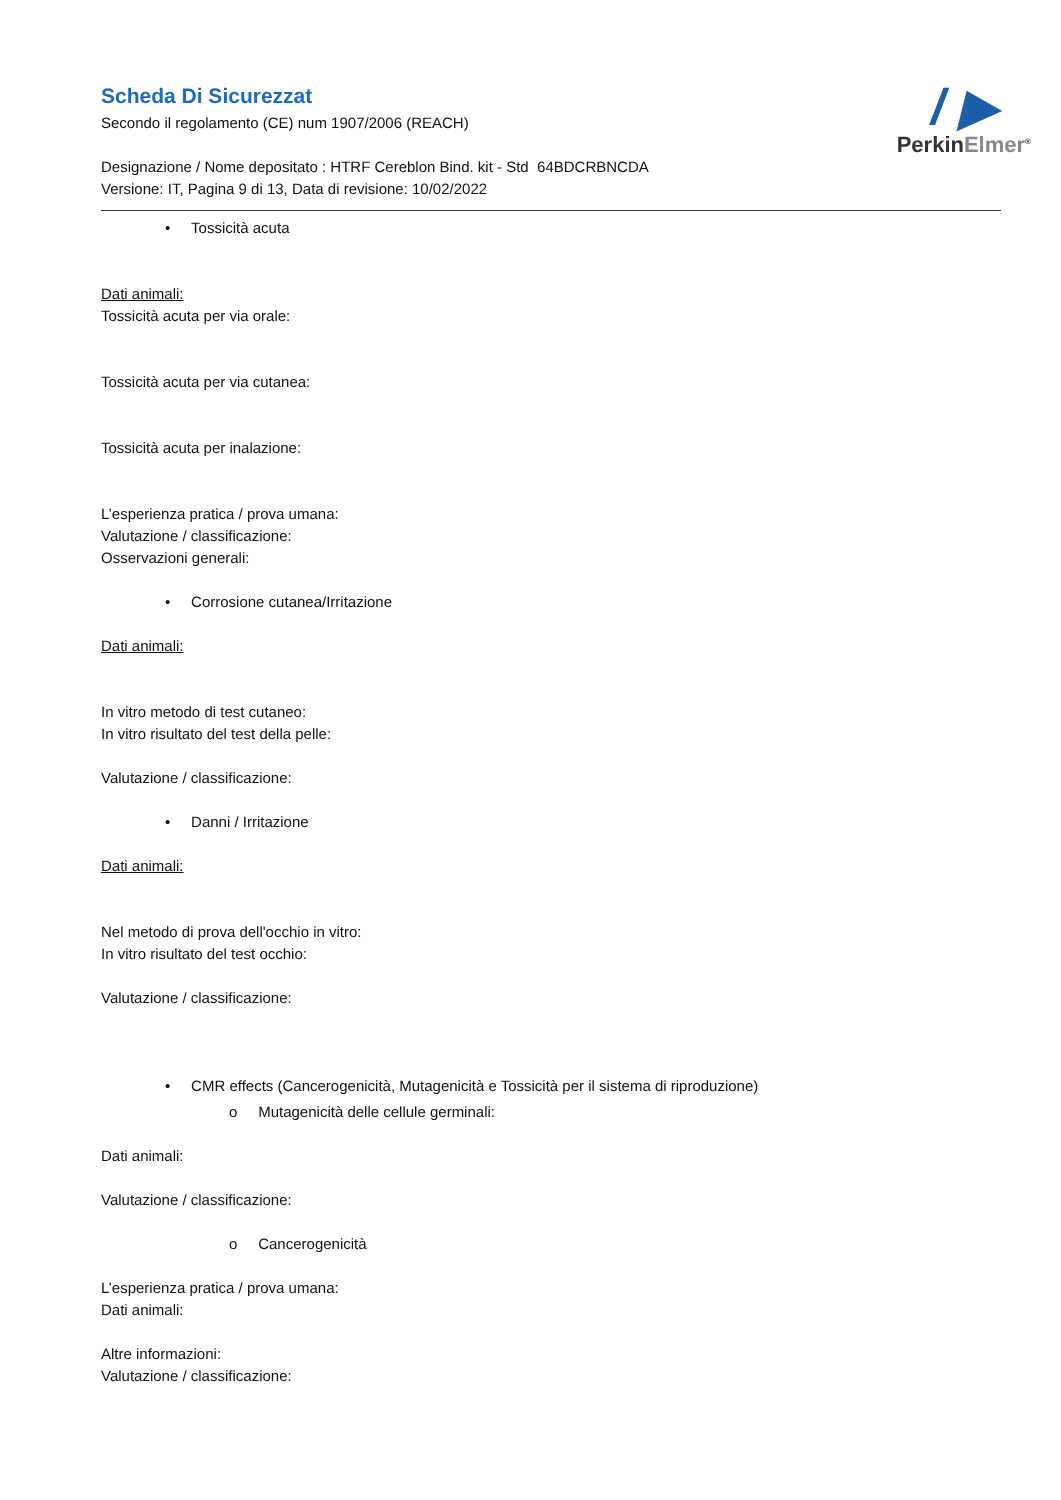/ ▶
PerkinElmer<sup>®</sup>
Scheda Di Sicurezzat
Secondo il regolamento (CE) num 1907/2006 (REACH)
Designazione / Nome depositato : HTRF Cereblon Bind. kit - Std 64BDCRBNCDA
Versione: IT, Pagina 9 di 13, Data di revisione: 10/02/2022
• Tossicità acuta
Dati animali:
Tossicità acuta per via orale:
Tossicità acuta per via cutanea:
Tossicità acuta per inalazione:
L’esperienza pratica / prova umana:
Valutazione / classificazione:
Osservazioni generali:
• Corrosione cutanea/Irritazione
Dati animali:
In vitro metodo di test cutaneo:
In vitro risultato del test della pelle:
Valutazione / classificazione:
• Danni / Irritazione
Dati animali:
Nel metodo di prova dell'occhio in vitro:
In vitro risultato del test occhio:
Valutazione / classificazione:
• CMR effects (Cancerogenicità, Mutagenicità e Tossicità per il sistema di riproduzione)
o Mutagenicità delle cellule germinali:
Dati animali:
Valutazione / classificazione:
o Cancerogenicità
L’esperienza pratica / prova umana:
Dati animali:
Altre informazioni:
Valutazione / classificazione: